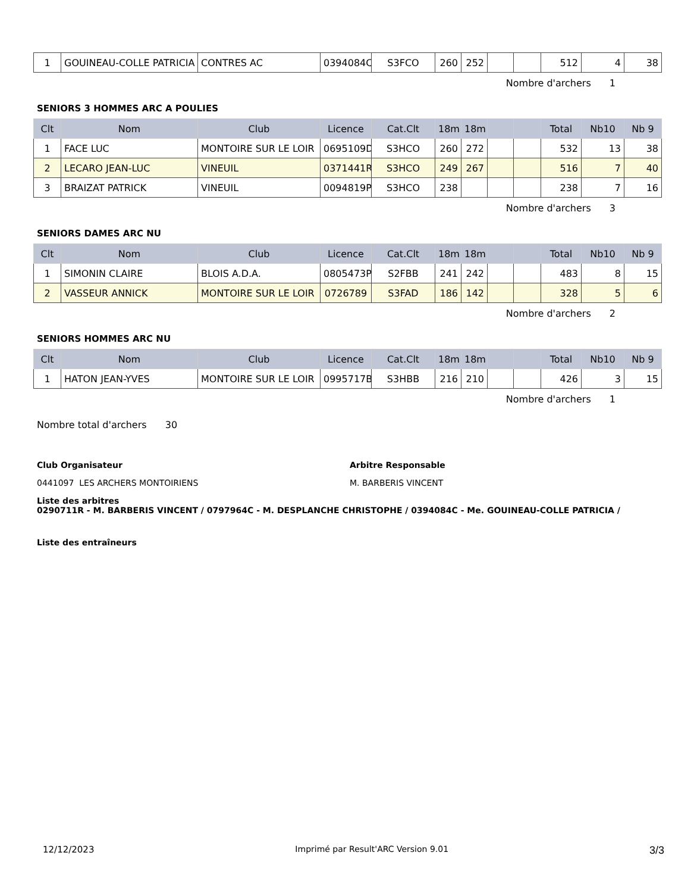| 1 | GOUINEAU-COLLE PATRICIA | CONTRES AC | 0394084C | S3FCO | 260 | 252 | | | 512 | 4 | 38 |
Nombre d'archers 1
SENIORS 3 HOMMES ARC A POULIES
| Clt | Nom | Club | Licence | Cat.Clt | 18m | 18m | | | Total | Nb10 | Nb 9 |
| --- | --- | --- | --- | --- | --- | --- | --- | --- | --- | --- | --- |
| 1 | FACE LUC | MONTOIRE SUR LE LOIR | 0695109D | S3HCO | 260 | 272 | | | 532 | 13 | 38 |
| 2 | LECARO JEAN-LUC | VINEUIL | 0371441R | S3HCO | 249 | 267 | | | 516 | 7 | 40 |
| 3 | BRAIZAT PATRICK | VINEUIL | 0094819P | S3HCO | 238 | | | | 238 | 7 | 16 |
Nombre d'archers 3
SENIORS DAMES ARC NU
| Clt | Nom | Club | Licence | Cat.Clt | 18m | 18m | | | Total | Nb10 | Nb 9 |
| --- | --- | --- | --- | --- | --- | --- | --- | --- | --- | --- | --- |
| 1 | SIMONIN CLAIRE | BLOIS A.D.A. | 0805473P | S2FBB | 241 | 242 | | | 483 | 8 | 15 |
| 2 | VASSEUR ANNICK | MONTOIRE SUR LE LOIR | 0726789 | S3FAD | 186 | 142 | | | 328 | 5 | 6 |
Nombre d'archers 2
SENIORS HOMMES ARC NU
| Clt | Nom | Club | Licence | Cat.Clt | 18m | 18m | | | Total | Nb10 | Nb 9 |
| --- | --- | --- | --- | --- | --- | --- | --- | --- | --- | --- | --- |
| 1 | HATON JEAN-YVES | MONTOIRE SUR LE LOIR | 0995717B | S3HBB | 216 | 210 | | | 426 | 3 | 15 |
Nombre d'archers 1
Nombre total d'archers 30
Club Organisateur
0441097 LES ARCHERS MONTOIRIENS
Arbitre Responsable
M. BARBERIS VINCENT
Liste des arbitres
0290711R - M. BARBERIS VINCENT / 0797964C - M. DESPLANCHE CHRISTOPHE / 0394084C - Me. GOUINEAU-COLLE PATRICIA /
Liste des entraîneurs
12/12/2023 Imprimé par Result'ARC Version 9.01 3/3